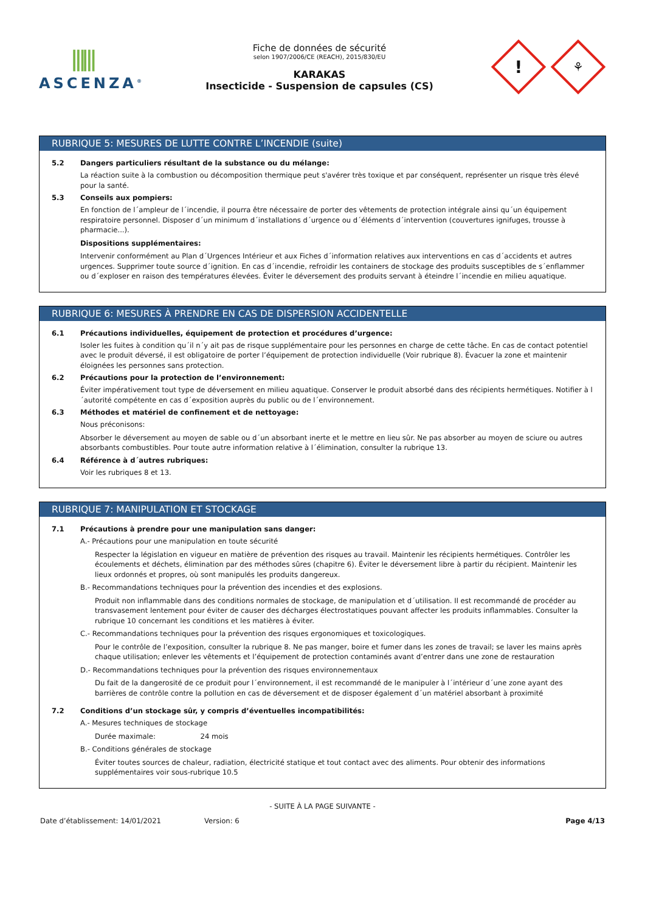⫼⫼
ASCENZA<sup>®</sup>
Fiche de données de sécurité
selon 1907/2006/CE (REACH), 2015/830/EU
KARAKAS
Insecticide - Suspension de capsules (CS)
!
⚘
RUBRIQUE 5: MESURES DE LUTTE CONTRE L’INCENDIE (suite)
5.2 Dangers particuliers résultant de la substance ou du mélange:
La réaction suite à la combustion ou décomposition thermique peut s'avérer très toxique et par conséquent, représenter un risque très élevé pour la santé.
5.3 Conseils aux pompiers:
En fonction de l´ampleur de l´incendie, il pourra être nécessaire de porter des vêtements de protection intégrale ainsi qu´un équipement respiratoire personnel. Disposer d´un minimum d´installations d´urgence ou d´éléments d´intervention (couvertures ignifuges, trousse à pharmacie...).
Dispositions supplémentaires:
Intervenir conformément au Plan d´Urgences Intérieur et aux Fiches d´information relatives aux interventions en cas d´accidents et autres urgences. Supprimer toute source d´ignition. En cas d´incendie, refroidir les containers de stockage des produits susceptibles de s´enflammer ou d´exploser en raison des températures élevées. Éviter le déversement des produits servant à éteindre l´incendie en milieu aquatique.
RUBRIQUE 6: MESURES À PRENDRE EN CAS DE DISPERSION ACCIDENTELLE
6.1 Précautions individuelles, équipement de protection et procédures d’urgence:
Isoler les fuites à condition qu´il n´y ait pas de risque supplémentaire pour les personnes en charge de cette tâche. En cas de contact potentiel avec le produit déversé, il est obligatoire de porter l’équipement de protection individuelle (Voir rubrique 8). Évacuer la zone et maintenir éloignées les personnes sans protection.
6.2 Précautions pour la protection de l’environnement:
Éviter impérativement tout type de déversement en milieu aquatique. Conserver le produit absorbé dans des récipients hermétiques. Notifier à l´autorité compétente en cas d´exposition auprès du public ou de l´environnement.
6.3 Méthodes et matériel de confinement et de nettoyage:
Nous préconisons:
Absorber le déversement au moyen de sable ou d´un absorbant inerte et le mettre en lieu sûr. Ne pas absorber au moyen de sciure ou autres absorbants combustibles. Pour toute autre information relative à l´élimination, consulter la rubrique 13.
6.4 Référence à d´autres rubriques:
Voir les rubriques 8 et 13.
RUBRIQUE 7: MANIPULATION ET STOCKAGE
7.1 Précautions à prendre pour une manipulation sans danger:
A.- Précautions pour une manipulation en toute sécurité
Respecter la législation en vigueur en matière de prévention des risques au travail. Maintenir les récipients hermétiques. Contrôler les écoulements et déchets, élimination par des méthodes sûres (chapitre 6). Éviter le déversement libre à partir du récipient. Maintenir les lieux ordonnés et propres, où sont manipulés les produits dangereux.
B.- Recommandations techniques pour la prévention des incendies et des explosions.
Produit non inflammable dans des conditions normales de stockage, de manipulation et d´utilisation. Il est recommandé de procéder au transvasement lentement pour éviter de causer des décharges électrostatiques pouvant affecter les produits inflammables. Consulter la rubrique 10 concernant les conditions et les matières à éviter.
C.- Recommandations techniques pour la prévention des risques ergonomiques et toxicologiques.
Pour le contrôle de l’exposition, consulter la rubrique 8. Ne pas manger, boire et fumer dans les zones de travail; se laver les mains après chaque utilisation; enlever les vêtements et l’équipement de protection contaminés avant d’entrer dans une zone de restauration
D.- Recommandations techniques pour la prévention des risques environnementaux
Du fait de la dangerosité de ce produit pour l´environnement, il est recommandé de le manipuler à l´intérieur d´une zone ayant des barrières de contrôle contre la pollution en cas de déversement et de disposer également d´un matériel absorbant à proximité
7.2 Conditions d’un stockage sûr, y compris d’éventuelles incompatibilités:
A.- Mesures techniques de stockage
Durée maximale: 24 mois
B.- Conditions générales de stockage
Éviter toutes sources de chaleur, radiation, électricité statique et tout contact avec des aliments. Pour obtenir des informations supplémentaires voir sous-rubrique 10.5
- SUITE À LA PAGE SUIVANTE -
Date d’établissement: 14/01/2021 Version: 6 Page 4/13